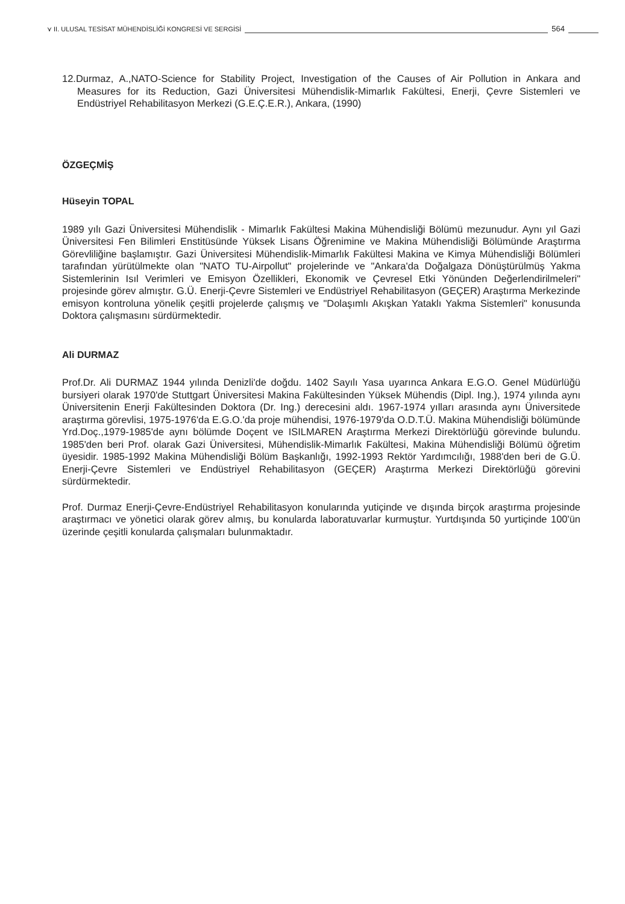⋎ II. ULUSAL TESİSAT MÜHENDİSLİĞİ KONGRESİ VE SERGİSİ 564
12.Durmaz, A.,NATO-Science for Stability Project, Investigation of the Causes of Air Pollution in Ankara and Measures for its Reduction, Gazi Üniversitesi Mühendislik-Mimarlık Fakültesi, Enerji, Çevre Sistemleri ve Endüstriyel Rehabilitasyon Merkezi (G.E.Ç.E.R.), Ankara, (1990)
ÖZGEÇMİŞ
Hüseyin TOPAL
1989 yılı Gazi Üniversitesi Mühendislik - Mimarlık Fakültesi Makina Mühendisliği Bölümü mezunudur. Aynı yıl Gazi Üniversitesi Fen Bilimleri Enstitüsünde Yüksek Lisans Öğrenimine ve Makina Mühendisliği Bölümünde Araştırma Görevliliğine başlamıştır. Gazi Üniversitesi Mühendislik-Mimarlık Fakültesi Makina ve Kimya Mühendisliği Bölümleri tarafından yürütülmekte olan "NATO TU-Airpollut" projelerinde ve "Ankara'da Doğalgaza Dönüştürülmüş Yakma Sistemlerinin Isıl Verimleri ve Emisyon Özellikleri, Ekonomik ve Çevresel Etki Yönünden Değerlendirilmeleri" projesinde görev almıştır. G.Ü. Enerji-Çevre Sistemleri ve Endüstriyel Rehabilitasyon (GEÇER) Araştırma Merkezinde emisyon kontroluna yönelik çeşitli projelerde çalışmış ve "Dolaşımlı Akışkan Yataklı Yakma Sistemleri" konusunda Doktora çalışmasını sürdürmektedir.
Ali DURMAZ
Prof.Dr. Ali DURMAZ 1944 yılında Denizli'de doğdu. 1402 Sayılı Yasa uyarınca Ankara E.G.O. Genel Müdürlüğü bursiyeri olarak 1970'de Stuttgart Üniversitesi Makina Fakültesinden Yüksek Mühendis (Dipl. Ing.), 1974 yılında aynı Üniversitenin Enerji Fakültesinden Doktora (Dr. Ing.) derecesini aldı. 1967-1974 yılları arasında aynı Üniversitede araştırma görevlisi, 1975-1976'da E.G.O.'da proje mühendisi, 1976-1979'da O.D.T.Ü. Makina Mühendisliği bölümünde Yrd.Doç.,1979-1985'de aynı bölümde Doçent ve ISILMAREN Araştırma Merkezi Direktörlüğü görevinde bulundu. 1985'den beri Prof. olarak Gazi Üniversitesi, Mühendislik-Mimarlık Fakültesi, Makina Mühendisliği Bölümü öğretim üyesidir. 1985-1992 Makina Mühendisliği Bölüm Başkanlığı, 1992-1993 Rektör Yardımcılığı, 1988'den beri de G.Ü. Enerji-Çevre Sistemleri ve Endüstriyel Rehabilitasyon (GEÇER) Araştırma Merkezi Direktörlüğü görevini sürdürmektedir.
Prof. Durmaz Enerji-Çevre-Endüstriyel Rehabilitasyon konularında yutiçinde ve dışında birçok araştırma projesinde araştırmacı ve yönetici olarak görev almış, bu konularda laboratuvarlar kurmuştur. Yurtdışında 50 yurtiçinde 100'ün üzerinde çeşitli konularda çalışmaları bulunmaktadır.